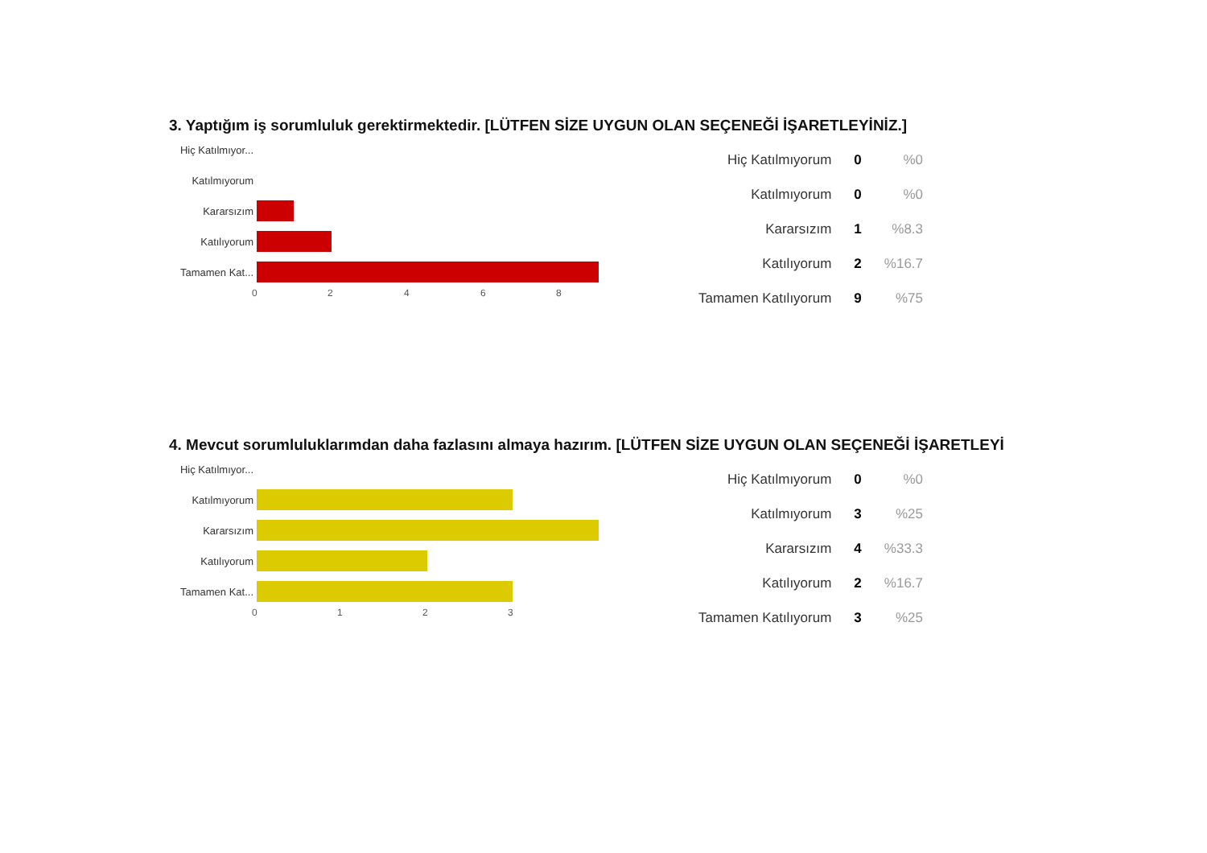3. Yaptığım iş sorumluluk gerektirmektedir. [LÜTFEN SİZE UYGUN OLAN SEÇENEĞİ İŞARETLEYİNİZ.]
Hiç Katılmıyor...
Katılmıyorum
Kararsızım
Katılıyorum
Tamamen Kat...
0 2 4 6 8
| Hiç Katılmıyorum | 0 | %0 |
| Katılmıyorum | 0 | %0 |
| Kararsızım | 1 | %8.3 |
| Katılıyorum | 2 | %16.7 |
| Tamamen Katılıyorum | 9 | %75 |
4. Mevcut sorumluluklarımdan daha fazlasını almaya hazırım. [LÜTFEN SİZE UYGUN OLAN SEÇENEĞİ İŞARETLEYİ
Hiç Katılmıyor...
Katılmıyorum
Kararsızım
Katılıyorum
Tamamen Kat...
0 1 2 3
| Hiç Katılmıyorum | 0 | %0 |
| Katılmıyorum | 3 | %25 |
| Kararsızım | 4 | %33.3 |
| Katılıyorum | 2 | %16.7 |
| Tamamen Katılıyorum | 3 | %25 |